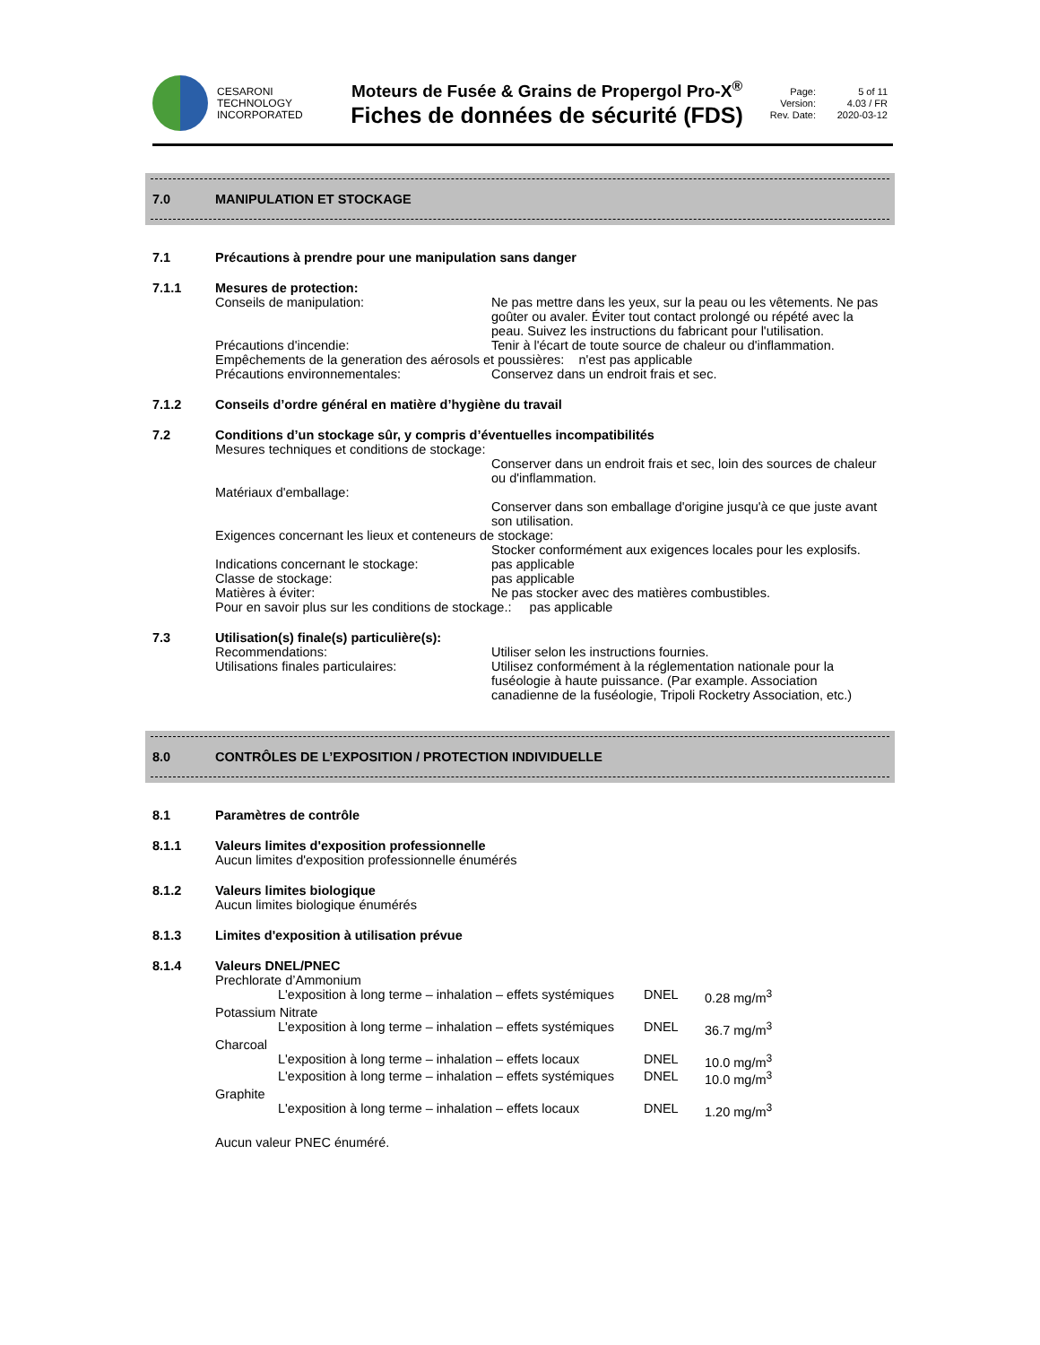CESARONI
TECHNOLOGY
INCORPORATED
Moteurs de Fusée & Grains de Propergol Pro-X<sup>®</sup>
Fiches de données de sécurité (FDS)
Page: 5 of 11 Version: 4.03 / FR Rev. Date: 2020-03-12
7.0 MANIPULATION ET STOCKAGE
7.1 Précautions à prendre pour une manipulation sans danger
7.1.1 Mesures de protection:
Conseils de manipulation: Ne pas mettre dans les yeux, sur la peau ou les vêtements. Ne pas goûter ou avaler. Éviter tout contact prolongé ou répété avec la peau. Suivez les instructions du fabricant pour l'utilisation. Précautions d'incendie: Tenir à l'écart de toute source de chaleur ou d'inflammation. Empêchements de la generation des aérosols et poussières: n'est pas applicable Précautions environnementales: Conservez dans un endroit frais et sec.
7.1.2 Conseils d’ordre général en matière d’hygiène du travail
7.2 Conditions d’un stockage sûr, y compris d’éventuelles incompatibilités
Mesures techniques et conditions de stockage: Conserver dans un endroit frais et sec, loin des sources de chaleur ou d'inflammation. Matériaux d'emballage: Conserver dans son emballage d'origine jusqu'à ce que juste avant son utilisation. Exigences concernant les lieux et conteneurs de stockage: Stocker conformément aux exigences locales pour les explosifs. Indications concernant le stockage: pas applicable Classe de stockage: pas applicable Matières à éviter: Ne pas stocker avec des matières combustibles. Pour en savoir plus sur les conditions de stockage.: pas applicable
7.3 Utilisation(s) finale(s) particulière(s):
Recommendations: Utiliser selon les instructions fournies. Utilisations finales particulaires: Utilisez conformément à la réglementation nationale pour la fuséologie à haute puissance. (Par example. Association canadienne de la fuséologie, Tripoli Rocketry Association, etc.)
8.0 CONTRÔLES DE L’EXPOSITION / PROTECTION INDIVIDUELLE
8.1 Paramètres de contrôle
8.1.1 Valeurs limites d'exposition professionnelle
Aucun limites d'exposition professionnelle énumérés
8.1.2 Valeurs limites biologique
Aucun limites biologique énumérés
8.1.3 Limites d'exposition à utilisation prévue
8.1.4 Valeurs DNEL/PNEC
Prechlorate d’Ammonium
L'exposition à long terme – inhalation – effets systémiques DNEL 0.28 mg/m<sup>3</sup>
Potassium Nitrate
L'exposition à long terme – inhalation – effets systémiques DNEL 36.7 mg/m<sup>3</sup>
Charcoal
L'exposition à long terme – inhalation – effets locaux DNEL 10.0 mg/m<sup>3</sup> L'exposition à long terme – inhalation – effets systémiques DNEL 10.0 mg/m<sup>3</sup>
Graphite
L'exposition à long terme – inhalation – effets locaux DNEL 1.20 mg/m<sup>3</sup>
Aucun valeur PNEC énuméré.